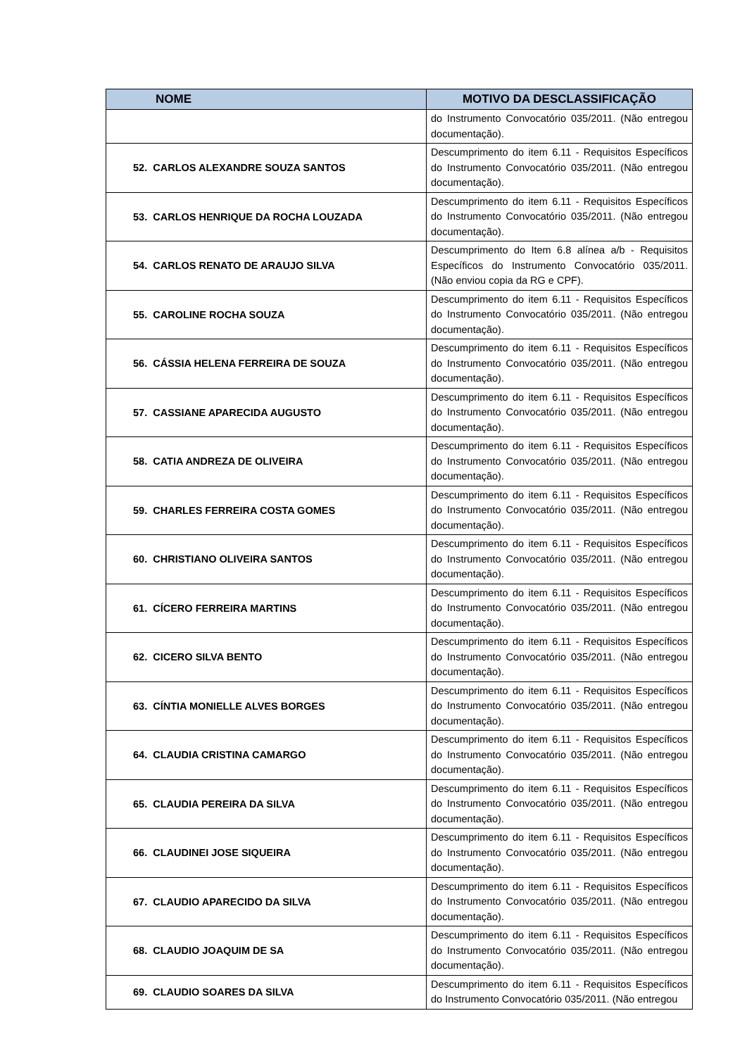| NOME | MOTIVO DA DESCLASSIFICAÇÃO |
| --- | --- |
| | do Instrumento Convocatório 035/2011. (Não entregou documentação). |
| 52. CARLOS ALEXANDRE SOUZA SANTOS | Descumprimento do item 6.11 - Requisitos Específicos do Instrumento Convocatório 035/2011. (Não entregou documentação). |
| 53. CARLOS HENRIQUE DA ROCHA LOUZADA | Descumprimento do item 6.11 - Requisitos Específicos do Instrumento Convocatório 035/2011. (Não entregou documentação). |
| 54. CARLOS RENATO DE ARAUJO SILVA | Descumprimento do Item 6.8 alínea a/b - Requisitos Específicos do Instrumento Convocatório 035/2011. (Não enviou copia da RG e CPF). |
| 55. CAROLINE ROCHA SOUZA | Descumprimento do item 6.11 - Requisitos Específicos do Instrumento Convocatório 035/2011. (Não entregou documentação). |
| 56. CÁSSIA HELENA FERREIRA DE SOUZA | Descumprimento do item 6.11 - Requisitos Específicos do Instrumento Convocatório 035/2011. (Não entregou documentação). |
| 57. CASSIANE APARECIDA AUGUSTO | Descumprimento do item 6.11 - Requisitos Específicos do Instrumento Convocatório 035/2011. (Não entregou documentação). |
| 58. CATIA ANDREZA DE OLIVEIRA | Descumprimento do item 6.11 - Requisitos Específicos do Instrumento Convocatório 035/2011. (Não entregou documentação). |
| 59. CHARLES FERREIRA COSTA GOMES | Descumprimento do item 6.11 - Requisitos Específicos do Instrumento Convocatório 035/2011. (Não entregou documentação). |
| 60. CHRISTIANO OLIVEIRA SANTOS | Descumprimento do item 6.11 - Requisitos Específicos do Instrumento Convocatório 035/2011. (Não entregou documentação). |
| 61. CÍCERO FERREIRA MARTINS | Descumprimento do item 6.11 - Requisitos Específicos do Instrumento Convocatório 035/2011. (Não entregou documentação). |
| 62. CICERO SILVA BENTO | Descumprimento do item 6.11 - Requisitos Específicos do Instrumento Convocatório 035/2011. (Não entregou documentação). |
| 63. CÍNTIA MONIELLE ALVES BORGES | Descumprimento do item 6.11 - Requisitos Específicos do Instrumento Convocatório 035/2011. (Não entregou documentação). |
| 64. CLAUDIA CRISTINA CAMARGO | Descumprimento do item 6.11 - Requisitos Específicos do Instrumento Convocatório 035/2011. (Não entregou documentação). |
| 65. CLAUDIA PEREIRA DA SILVA | Descumprimento do item 6.11 - Requisitos Específicos do Instrumento Convocatório 035/2011. (Não entregou documentação). |
| 66. CLAUDINEI JOSE SIQUEIRA | Descumprimento do item 6.11 - Requisitos Específicos do Instrumento Convocatório 035/2011. (Não entregou documentação). |
| 67. CLAUDIO APARECIDO DA SILVA | Descumprimento do item 6.11 - Requisitos Específicos do Instrumento Convocatório 035/2011. (Não entregou documentação). |
| 68. CLAUDIO JOAQUIM DE SA | Descumprimento do item 6.11 - Requisitos Específicos do Instrumento Convocatório 035/2011. (Não entregou documentação). |
| 69. CLAUDIO SOARES DA SILVA | Descumprimento do item 6.11 - Requisitos Específicos do Instrumento Convocatório 035/2011. (Não entregou |